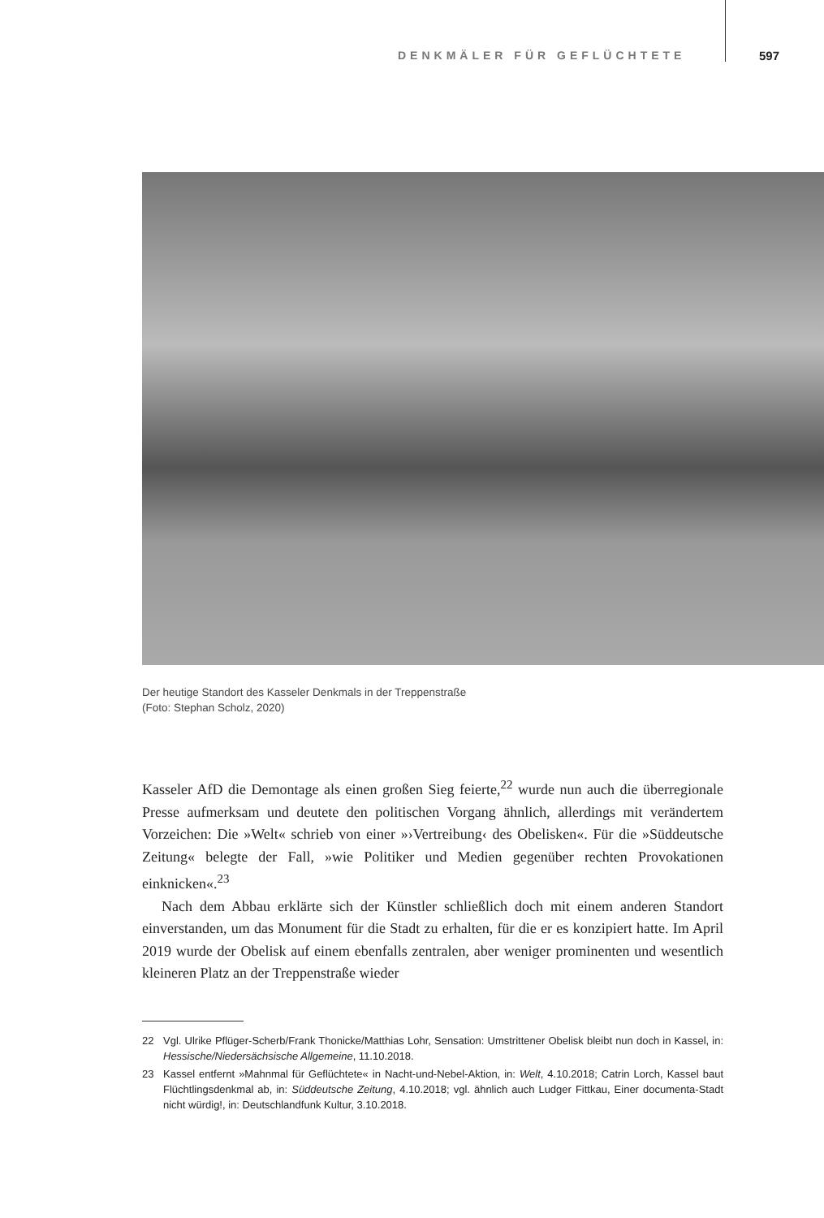DENKMÄLER FÜR GEFLÜCHTETE 597
Der heutige Standort des Kasseler Denkmals in der Treppenstraße
(Foto: Stephan Scholz, 2020)
Kasseler AfD die Demontage als einen großen Sieg feierte,<sup>22</sup> wurde nun auch die überregionale Presse aufmerksam und deutete den politischen Vorgang ähnlich, allerdings mit verändertem Vorzeichen: Die »Welt« schrieb von einer »›Vertreibung‹ des Obelisken«. Für die »Süddeutsche Zeitung« belegte der Fall, »wie Politiker und Medien gegenüber rechten Provokationen einknicken«.<sup>23</sup>
Nach dem Abbau erklärte sich der Künstler schließlich doch mit einem anderen Standort einverstanden, um das Monument für die Stadt zu erhalten, für die er es konzipiert hatte. Im April 2019 wurde der Obelisk auf einem ebenfalls zentralen, aber weniger prominenten und wesentlich kleineren Platz an der Treppenstraße wieder
22 Vgl. Ulrike Pflüger-Scherb/Frank Thonicke/Matthias Lohr, Sensation: Umstrittener Obelisk bleibt nun doch in Kassel, in: Hessische/Niedersächsische Allgemeine, 11.10.2018.
23 Kassel entfernt »Mahnmal für Geflüchtete« in Nacht-und-Nebel-Aktion, in: Welt, 4.10.2018; Catrin Lorch, Kassel baut Flüchtlingsdenkmal ab, in: Süddeutsche Zeitung, 4.10.2018; vgl. ähnlich auch Ludger Fittkau, Einer documenta-Stadt nicht würdig!, in: Deutschlandfunk Kultur, 3.10.2018.